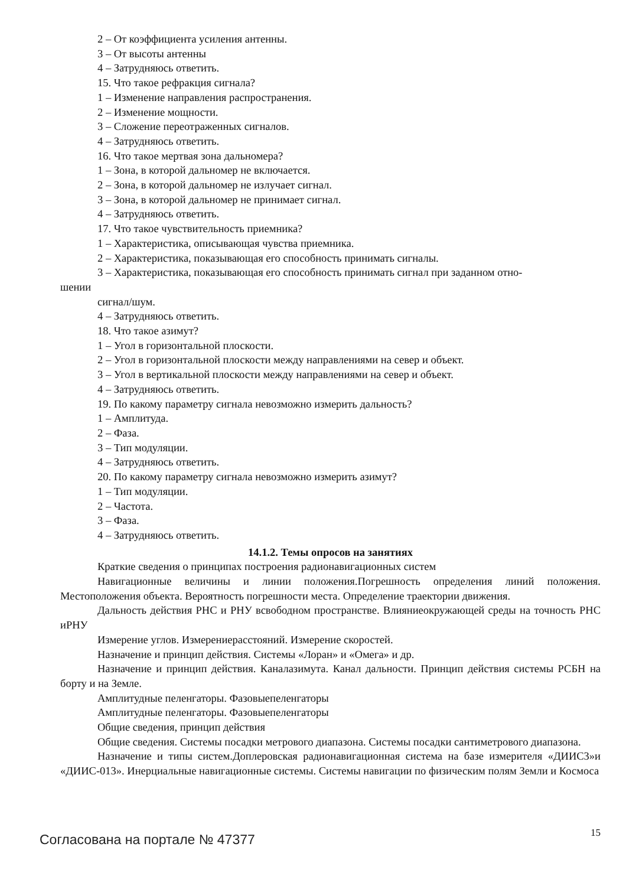2 – От коэффициента усиления антенны.
3 – От высоты антенны
4 – Затрудняюсь ответить.
15. Что такое рефракция сигнала?
1 – Изменение направления распространения.
2 – Изменение мощности.
3 – Сложение переотраженных сигналов.
4 – Затрудняюсь ответить.
16. Что такое мертвая зона дальномера?
1 – Зона, в которой дальномер не включается.
2 – Зона, в которой дальномер не излучает сигнал.
3 – Зона, в которой дальномер не принимает сигнал.
4 – Затрудняюсь ответить.
17. Что такое чувствительность приемника?
1 – Характеристика, описывающая чувства приемника.
2 – Характеристика, показывающая его способность принимать сигналы.
3 – Характеристика, показывающая его способность принимать сигнал при заданном отно-
шении
сигнал/шум.
4 – Затрудняюсь ответить.
18. Что такое азимут?
1 – Угол в горизонтальной плоскости.
2 – Угол в горизонтальной плоскости между направлениями на север и объект.
3 – Угол в вертикальной плоскости между направлениями на север и объект.
4 – Затрудняюсь ответить.
19. По какому параметру сигнала невозможно измерить дальность?
1 – Амплитуда.
2 – Фаза.
3 – Тип модуляции.
4 – Затрудняюсь ответить.
20. По какому параметру сигнала невозможно измерить азимут?
1 – Тип модуляции.
2 – Частота.
3 – Фаза.
4 – Затрудняюсь ответить.
14.1.2. Темы опросов на занятиях
Краткие сведения о принципах построения радионавигационных систем
Навигационные величины и линии положения.Погрешность определения линий положения. Местоположения объекта. Вероятность погрешности места. Определение траектории движения.
Дальность действия РНС и РНУ всвободном пространстве. Влияниеокружающей среды на точность РНС иРНУ
Измерение углов. Измерениерасстояний. Измерение скоростей.
Назначение и принцип действия. Системы «Лоран» и «Омега» и др.
Назначение и принцип действия. Каналазимута. Канал дальности. Принцип действия системы РСБН на борту и на Земле.
Амплитудные пеленгаторы. Фазовыепеленгаторы
Амплитудные пеленгаторы. Фазовыепеленгаторы
Общие сведения, принцип действия
Общие сведения. Системы посадки метрового диапазона. Системы посадки сантиметрового диапазона.
Назначение и типы систем.Доплеровская радионавигационная система на базе измерителя «ДИИС3»и «ДИИС-013». Инерциальные навигационные системы. Системы навигации по физическим полям Земли и Космоса
Согласована на портале № 47377 15